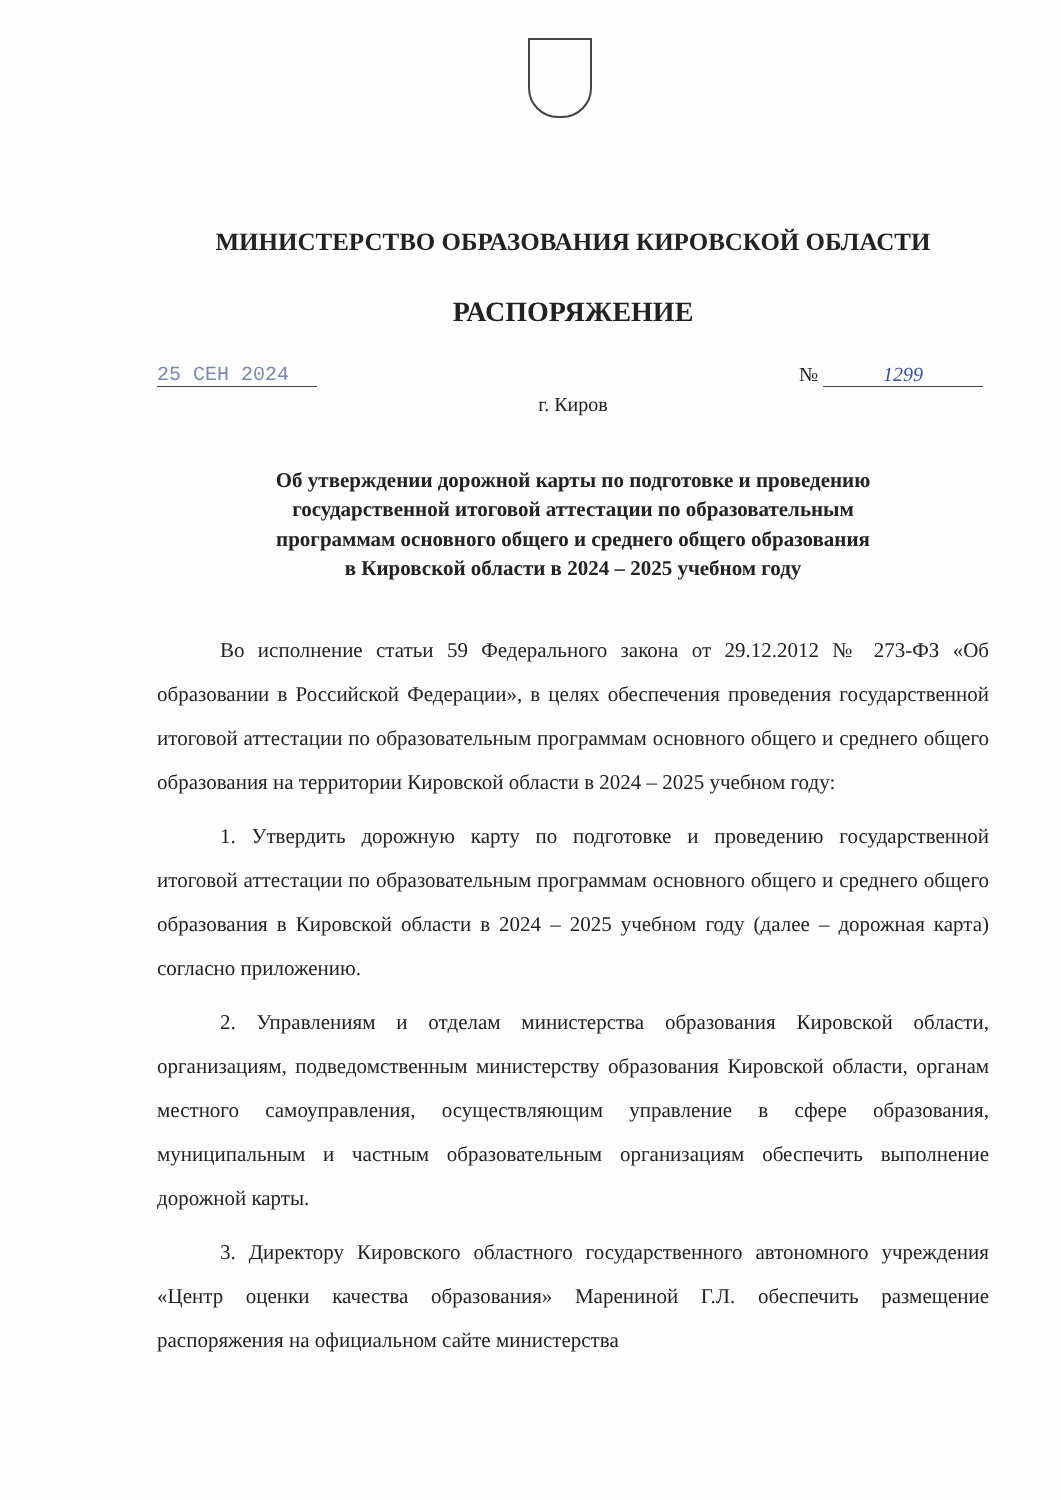МИНИСТЕРСТВО ОБРАЗОВАНИЯ КИРОВСКОЙ ОБЛАСТИ
РАСПОРЯЖЕНИЕ
25 СЕН 2024 № 1299
г. Киров
Об утверждении дорожной карты по подготовке и проведению
государственной итоговой аттестации по образовательным
программам основного общего и среднего общего образования
в Кировской области в 2024 – 2025 учебном году
Во исполнение статьи 59 Федерального закона от 29.12.2012 № 273-ФЗ «Об образовании в Российской Федерации», в целях обеспечения проведения государственной итоговой аттестации по образовательным программам основного общего и среднего общего образования на территории Кировской области в 2024 – 2025 учебном году:
1. Утвердить дорожную карту по подготовке и проведению государственной итоговой аттестации по образовательным программам основного общего и среднего общего образования в Кировской области в 2024 – 2025 учебном году (далее – дорожная карта) согласно приложению.
2. Управлениям и отделам министерства образования Кировской области, организациям, подведомственным министерству образования Кировской области, органам местного самоуправления, осуществляющим управление в сфере образования, муниципальным и частным образовательным организациям обеспечить выполнение дорожной карты.
3. Директору Кировского областного государственного автономного учреждения «Центр оценки качества образования» Марениной Г.Л. обеспечить размещение распоряжения на официальном сайте министерства